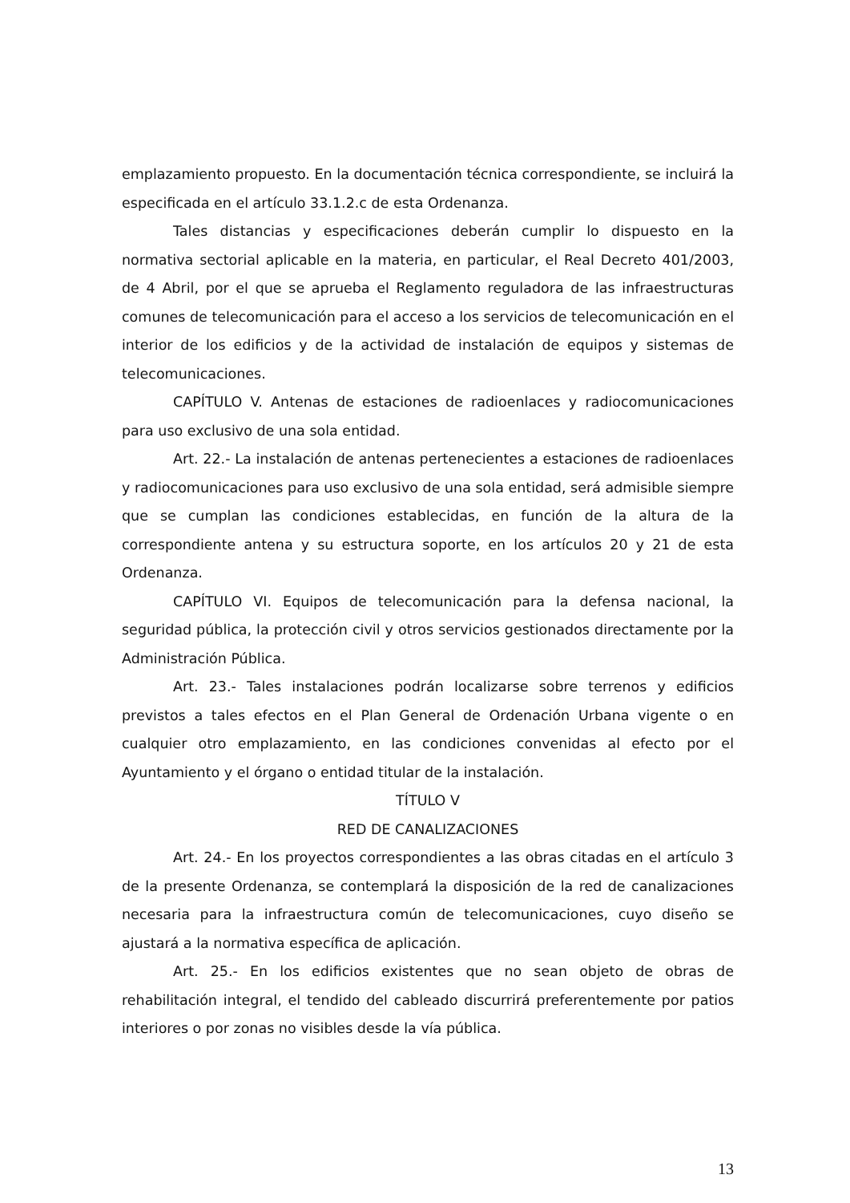emplazamiento propuesto. En la documentación técnica correspondiente, se incluirá la especificada en el artículo 33.1.2.c de esta Ordenanza.
Tales distancias y especificaciones deberán cumplir lo dispuesto en la normativa sectorial aplicable en la materia, en particular, el Real Decreto 401/2003, de 4 Abril, por el que se aprueba el Reglamento reguladora de las infraestructuras comunes de telecomunicación para el acceso a los servicios de telecomunicación en el interior de los edificios y de la actividad de instalación de equipos y sistemas de telecomunicaciones.
CAPÍTULO V. Antenas de estaciones de radioenlaces y radiocomunicaciones para uso exclusivo de una sola entidad.
Art. 22.- La instalación de antenas pertenecientes a estaciones de radioenlaces y radiocomunicaciones para uso exclusivo de una sola entidad, será admisible siempre que se cumplan las condiciones establecidas, en función de la altura de la correspondiente antena y su estructura soporte, en los artículos 20 y 21 de esta Ordenanza.
CAPÍTULO VI. Equipos de telecomunicación para la defensa nacional, la seguridad pública, la protección civil y otros servicios gestionados directamente por la Administración Pública.
Art. 23.- Tales instalaciones podrán localizarse sobre terrenos y edificios previstos a tales efectos en el Plan General de Ordenación Urbana vigente o en cualquier otro emplazamiento, en las condiciones convenidas al efecto por el Ayuntamiento y el órgano o entidad titular de la instalación.
TÍTULO V
RED DE CANALIZACIONES
Art. 24.- En los proyectos correspondientes a las obras citadas en el artículo 3 de la presente Ordenanza, se contemplará la disposición de la red de canalizaciones necesaria para la infraestructura común de telecomunicaciones, cuyo diseño se ajustará a la normativa específica de aplicación.
Art. 25.- En los edificios existentes que no sean objeto de obras de rehabilitación integral, el tendido del cableado discurrirá preferentemente por patios interiores o por zonas no visibles desde la vía pública.
13